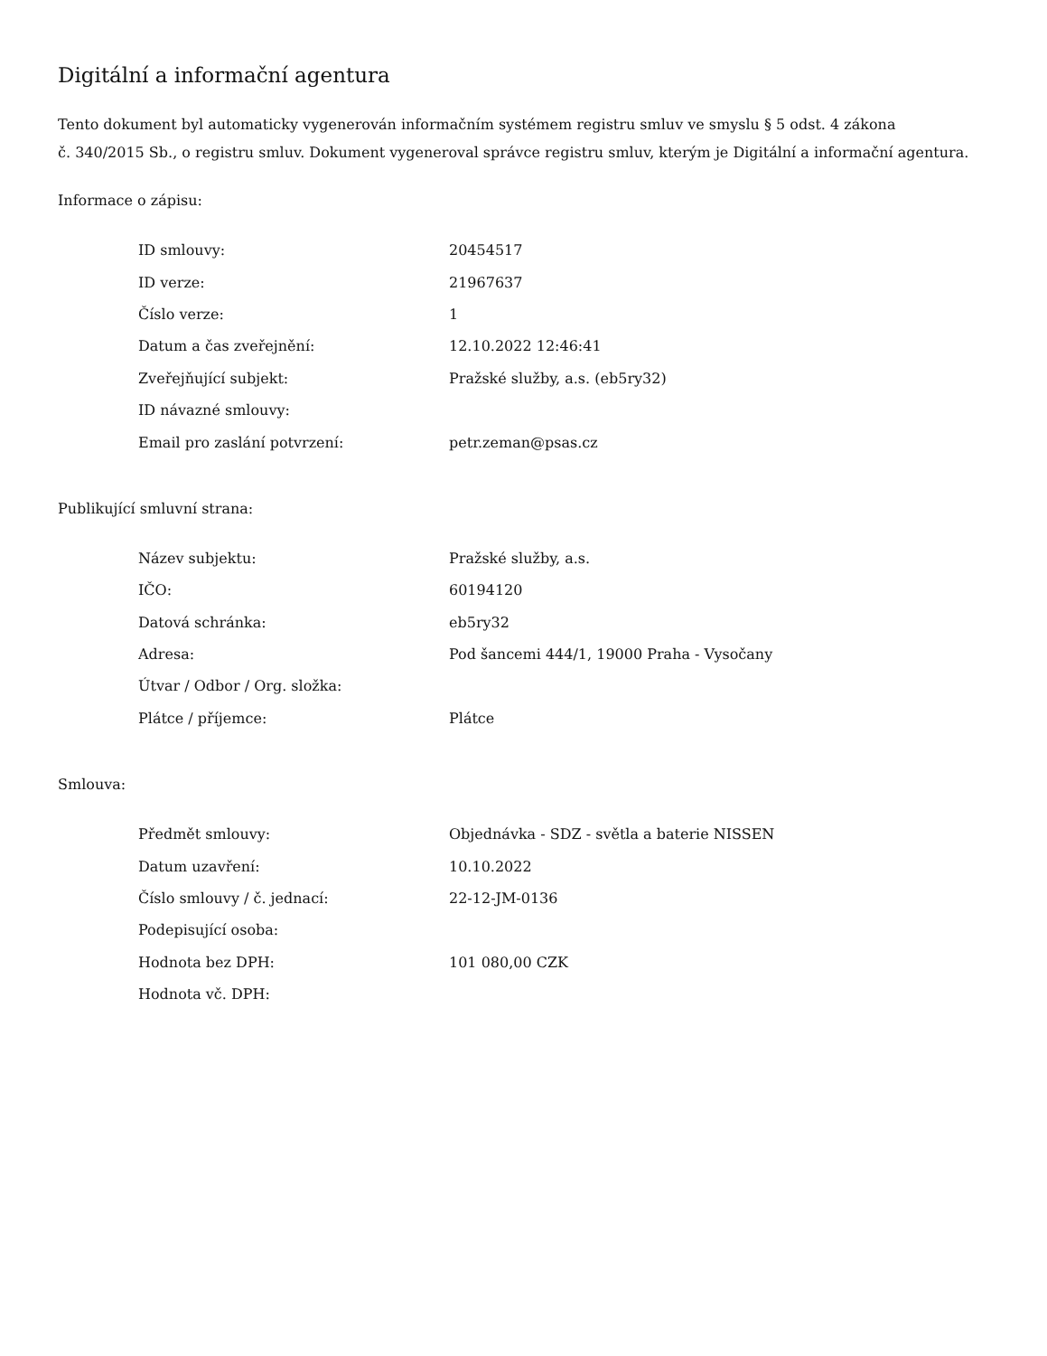Digitální a informační agentura
Tento dokument byl automaticky vygenerován informačním systémem registru smluv ve smyslu § 5 odst. 4 zákona
č. 340/2015 Sb., o registru smluv. Dokument vygeneroval správce registru smluv, kterým je Digitální a informační agentura.
Informace o zápisu:
| ID smlouvy: | 20454517 |
| ID verze: | 21967637 |
| Číslo verze: | 1 |
| Datum a čas zveřejnění: | 12.10.2022 12:46:41 |
| Zveřejňující subjekt: | Pražské služby, a.s. (eb5ry32) |
| ID návazné smlouvy: | |
| Email pro zaslání potvrzení: | petr.zeman@psas.cz |
Publikující smluvní strana:
| Název subjektu: | Pražské služby, a.s. |
| IČO: | 60194120 |
| Datová schránka: | eb5ry32 |
| Adresa: | Pod šancemi 444/1, 19000 Praha - Vysočany |
| Útvar / Odbor / Org. složka: | |
| Plátce / příjemce: | Plátce |
Smlouva:
| Předmět smlouvy: | Objednávka - SDZ - světla a baterie NISSEN |
| Datum uzavření: | 10.10.2022 |
| Číslo smlouvy / č. jednací: | 22-12-JM-0136 |
| Podepisující osoba: | |
| Hodnota bez DPH: | 101 080,00 CZK |
| Hodnota vč. DPH: | |